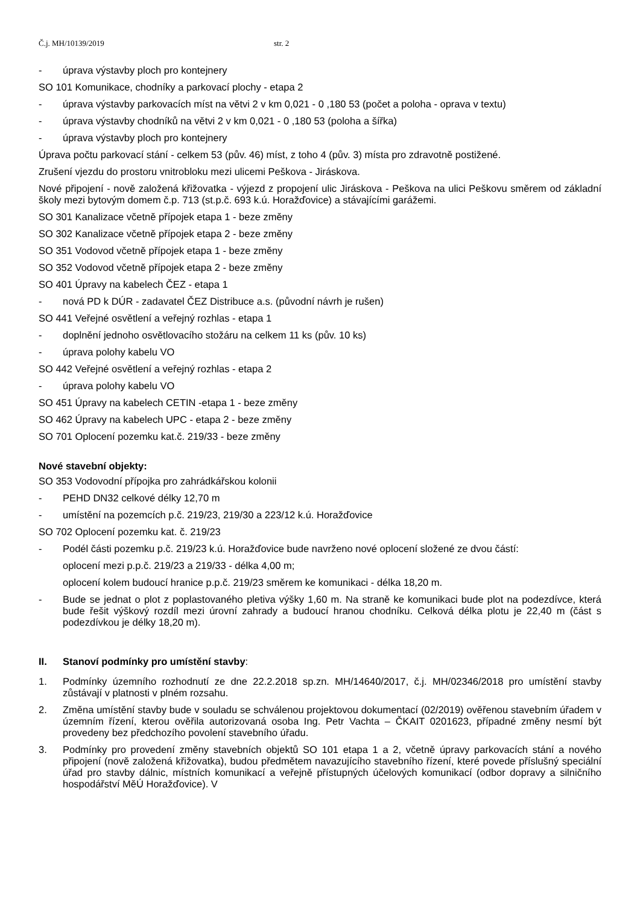Č.j. MH/10139/2019 str. 2
- úprava výstavby ploch pro kontejnery
SO 101 Komunikace, chodníky a parkovací plochy - etapa 2
- úprava výstavby parkovacích míst na větvi 2 v km 0,021 - 0 ,180 53 (počet a poloha - oprava v textu)
- úprava výstavby chodníků na větvi 2 v km 0,021 - 0 ,180 53 (poloha a šířka)
- úprava výstavby ploch pro kontejnery
Úprava počtu parkovací stání - celkem 53 (pův. 46) míst, z toho 4 (pův. 3) místa pro zdravotně postižené.
Zrušení vjezdu do prostoru vnitrobloku mezi ulicemi Peškova - Jiráskova.
Nové připojení - nově založená křižovatka - výjezd z propojení ulic Jiráskova - Peškova na ulici Peškovu směrem od základní školy mezi bytovým domem č.p. 713 (st.p.č. 693 k.ú. Horažďovice) a stávajícími garážemi.
SO 301 Kanalizace včetně přípojek etapa 1 - beze změny
SO 302 Kanalizace včetně přípojek etapa 2 - beze změny
SO 351 Vodovod včetně přípojek etapa 1 - beze změny
SO 352 Vodovod včetně přípojek etapa 2 - beze změny
SO 401 Úpravy na kabelech ČEZ - etapa 1
- nová PD k DÚR - zadavatel ČEZ Distribuce a.s. (původní návrh je rušen)
SO 441 Veřejné osvětlení a veřejný rozhlas - etapa 1
- doplnění jednoho osvětlovacího stožáru na celkem 11 ks (pův. 10 ks)
- úprava polohy kabelu VO
SO 442 Veřejné osvětlení a veřejný rozhlas - etapa 2
- úprava polohy kabelu VO
SO 451 Úpravy na kabelech CETIN -etapa 1 - beze změny
SO 462 Úpravy na kabelech UPC - etapa 2 - beze změny
SO 701 Oplocení pozemku kat.č. 219/33 - beze změny
Nové stavební objekty:
SO 353 Vodovodní přípojka pro zahrádkářskou kolonii
- PEHD DN32 celkové délky 12,70 m
- umístění na pozemcích p.č. 219/23, 219/30 a 223/12 k.ú. Horažďovice
SO 702 Oplocení pozemku kat. č. 219/23
- Podél části pozemku p.č. 219/23 k.ú. Horažďovice bude navrženo nové oplocení složené ze dvou částí:
oplocení mezi p.p.č. 219/23 a 219/33 - délka 4,00 m;
oplocení kolem budoucí hranice p.p.č. 219/23 směrem ke komunikaci - délka 18,20 m.
- Bude se jednat o plot z poplastovaného pletiva výšky 1,60 m. Na straně ke komunikaci bude plot na podezdívce, která bude řešit výškový rozdíl mezi úrovní zahrady a budoucí hranou chodníku. Celková délka plotu je 22,40 m (část s podezdívkou je délky 18,20 m).
II. Stanoví podmínky pro umístění stavby:
1. Podmínky územního rozhodnutí ze dne 22.2.2018 sp.zn. MH/14640/2017, č.j. MH/02346/2018 pro umístění stavby zůstávají v platnosti v plném rozsahu.
2. Změna umístění stavby bude v souladu se schválenou projektovou dokumentací (02/2019) ověřenou stavebním úřadem v územním řízení, kterou ověřila autorizovaná osoba Ing. Petr Vachta – ČKAIT 0201623, případné změny nesmí být provedeny bez předchozího povolení stavebního úřadu.
3. Podmínky pro provedení změny stavebních objektů SO 101 etapa 1 a 2, včetně úpravy parkovacích stání a nového připojení (nově založená křižovatka), budou předmětem navazujícího stavebního řízení, které povede příslušný speciální úřad pro stavby dálnic, místních komunikací a veřejně přístupných účelových komunikací (odbor dopravy a silničního hospodářství MěÚ Horažďovice). V